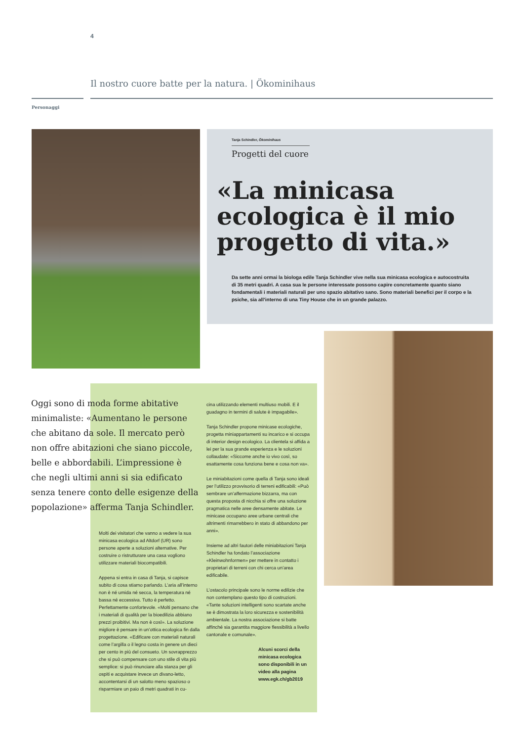4
Il nostro cuore batte per la natura. | Ökominihaus
Personaggi
Tanja Schindler, Ökominihaus
Progetti del cuore
«La minicasa ecologica è il mio progetto di vita.»
Da sette anni ormai la biologa edile Tanja Schindler vive nella sua minicasa ecologica e autocostruita di 35 metri quadri. A casa sua le persone interessate possono capire concretamente quanto siano fondamentali i materiali naturali per uno spazio abitativo sano. Sono materiali benefici per il corpo e la psiche, sia all’interno di una Tiny House che in un grande palazzo.
Oggi sono di moda forme abitative minimaliste: «Aumentano le persone che abitano da sole. Il mercato però non offre abitazioni che siano piccole, belle e abbordabili. L’impressione è che negli ultimi anni si sia edificato senza tenere conto delle esigenze della popolazione» afferma Tanja Schindler.
Molti dei visitatori che vanno a vedere la sua minicasa ecologica ad Altdorf (UR) sono persone aperte a soluzioni alternative. Per costruire o ristrutturare una casa vogliono utilizzare materiali biocompatibili.
Appena si entra in casa di Tanja, si capisce subito di cosa stiamo parlando. L’aria all’interno non è né umida né secca, la temperatura né bassa né eccessiva. Tutto è perfetto. Perfettamente confortevole. «Molti pensano che i materiali di qualità per la bioedilizia abbiano prezzi proibitivi. Ma non è così». La soluzione migliore è pensare in un’ottica ecologica fin dalla progettazione. «Edificare con materiali naturali come l’argilla o il legno costa in genere un dieci per cento in più del consueto. Un sovrapprezzo che si può compensare con uno stile di vita più semplice: si può rinunciare alla stanza per gli ospiti e acquistare invece un divano-letto, accontentarsi di un salotto meno spazioso o risparmiare un paio di metri quadrati in cu-
cina utilizzando elementi multiuso mobili. E il guadagno in termini di salute è impagabile».
Tanja Schindler propone minicase ecologiche, progetta miniappartamenti su incarico e si occupa di interior design ecologico. La clientela si affida a lei per la sua grande esperienza e le soluzioni collaudate: «Siccome anche io vivo così, so esattamente cosa funziona bene e cosa non va».
Le miniabitazioni come quella di Tanja sono ideali per l’utilizzo provvisorio di terreni edificabili: «Può sembrare un’affermazione bizzarra, ma con questa proposta di nicchia si offre una soluzione pragmatica nelle aree densamente abitate. Le minicase occupano aree urbane centrali che altrimenti rimarrebbero in stato di abbandono per anni».
Insieme ad altri fautori delle miniabitazioni Tanja Schindler ha fondato l’associazione «Kleinwohnformen» per mettere in contatto i proprietari di terreni con chi cerca un’area edificabile.
L’ostacolo principale sono le norme edilizie che non contemplano questo tipo di costruzioni. «Tante soluzioni intelligenti sono scartate anche se è dimostrata la loro sicurezza e sostenibilità ambientale. La nostra associazione si batte affinché sia garantita maggiore flessibilità a livello cantonale e comunale».
Alcuni scorci della minicasa ecologica sono disponibili in un video alla pagina www.egk.ch/gb2019